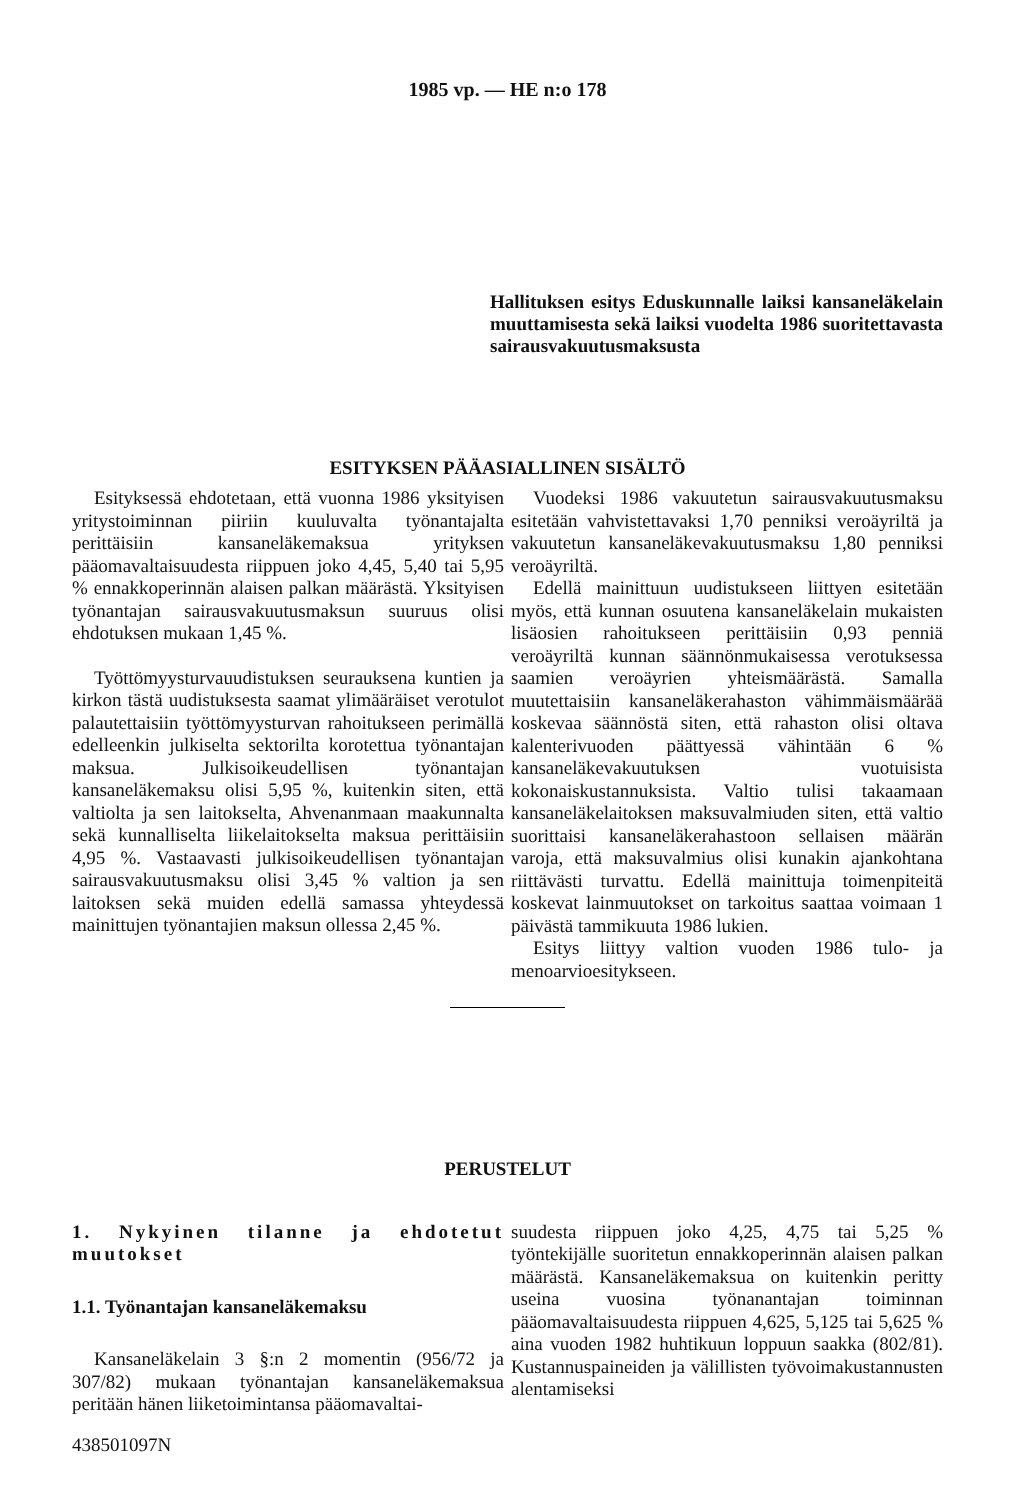1985 vp. — HE n:o 178
Hallituksen esitys Eduskunnalle laiksi kansaneläkelain muuttamisesta sekä laiksi vuodelta 1986 suoritettavasta sairausvakuutusmaksusta
ESITYKSEN PÄÄASIALLINEN SISÄLTÖ
Esityksessä ehdotetaan, että vuonna 1986 yksityisen yritystoiminnan piiriin kuuluvalta työnantajalta perittäisiin kansaneläkemaksua yrityksen pääomavaltaisuudesta riippuen joko 4,45, 5,40 tai 5,95 % ennakkoperinnän alaisen palkan määrästä. Yksityisen työnantajan sairausvakuutusmaksun suuruus olisi ehdotuksen mukaan 1,45 %.
Työttömyysturvauudistuksen seurauksena kuntien ja kirkon tästä uudistuksesta saamat ylimääräiset verotulot palautettaisiin työttömyysturvan rahoitukseen perimällä edelleenkin julkiselta sektorilta korotettua työnantajan maksua. Julkisoikeudellisen työnantajan kansaneläkemaksu olisi 5,95 %, kuitenkin siten, että valtiolta ja sen laitokselta, Ahvenanmaan maakunnalta sekä kunnalliselta liikelaitokselta maksua perittäisiin 4,95 %. Vastaavasti julkisoikeudellisen työnantajan sairausvakuutusmaksu olisi 3,45 % valtion ja sen laitoksen sekä muiden edellä samassa yhteydessä mainittujen työnantajien maksun ollessa 2,45 %.
Vuodeksi 1986 vakuutetun sairausvakuutusmaksu esitetään vahvistettavaksi 1,70 penniksi veroäyriltä ja vakuutetun kansaneläkevakuutusmaksu 1,80 penniksi veroäyriltä.
Edellä mainittuun uudistukseen liittyen esitetään myös, että kunnan osuutena kansaneläkelain mukaisten lisäosien rahoitukseen perittäisiin 0,93 penniä veroäyriltä kunnan säännönmukaisessa verotuksessa saamien veroäyrien yhteismäärästä. Samalla muutettaisiin kansaneläkerahaston vähimmäismäärää koskevaa säännöstä siten, että rahaston olisi oltava kalenterivuoden päättyessä vähintään 6 % kansaneläkevakuutuksen vuotuisista kokonaiskustannuksista. Valtio tulisi takaamaan kansaneläkelaitoksen maksuvalmiuden siten, että valtio suorittaisi kansaneläkerahastoon sellaisen määrän varoja, että maksuvalmius olisi kunakin ajankohtana riittävästi turvattu. Edellä mainittuja toimenpiteitä koskevat lainmuutokset on tarkoitus saattaa voimaan 1 päivästä tammikuuta 1986 lukien.
Esitys liittyy valtion vuoden 1986 tulo- ja menoarvioesitykseen.
PERUSTELUT
1. Nykyinen tilanne ja ehdotetut muutokset
1.1. Työnantajan kansaneläkemaksu
Kansaneläkelain 3 §:n 2 momentin (956/72 ja 307/82) mukaan työnantajan kansaneläkemaksua peritään hänen liiketoimintansa pääomavaltai-
438501097N
suudesta riippuen joko 4,25, 4,75 tai 5,25 % työntekijälle suoritetun ennakkoperinnän alaisen palkan määrästä. Kansaneläkemaksua on kuitenkin peritty useina vuosina työnanantajan toiminnan pääomavaltaisuudesta riippuen 4,625, 5,125 tai 5,625 % aina vuoden 1982 huhtikuun loppuun saakka (802/81). Kustannuspaineiden ja välillisten työvoimakustannusten alentamiseksi